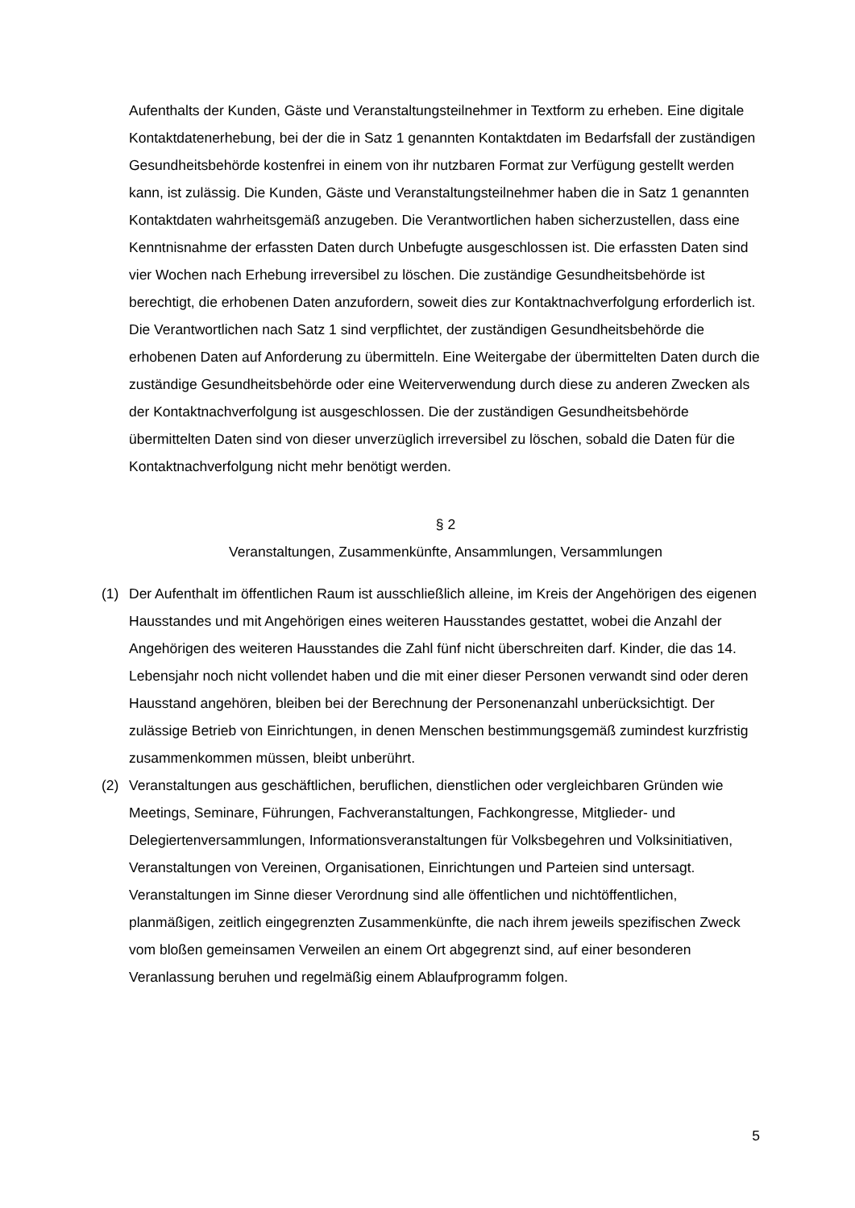Aufenthalts der Kunden, Gäste und Veranstaltungsteilnehmer in Textform zu erheben. Eine digitale Kontaktdatenerhebung, bei der die in Satz 1 genannten Kontaktdaten im Bedarfsfall der zuständigen Gesundheitsbehörde kostenfrei in einem von ihr nutzbaren Format zur Verfügung gestellt werden kann, ist zulässig. Die Kunden, Gäste und Veranstaltungsteilnehmer haben die in Satz 1 genannten Kontaktdaten wahrheitsgemäß anzugeben. Die Verantwortlichen haben sicherzustellen, dass eine Kenntnisnahme der erfassten Daten durch Unbefugte ausgeschlossen ist. Die erfassten Daten sind vier Wochen nach Erhebung irreversibel zu löschen. Die zuständige Gesundheitsbehörde ist berechtigt, die erhobenen Daten anzufordern, soweit dies zur Kontaktnachverfolgung erforderlich ist. Die Verantwortlichen nach Satz 1 sind verpflichtet, der zuständigen Gesundheitsbehörde die erhobenen Daten auf Anforderung zu übermitteln. Eine Weitergabe der übermittelten Daten durch die zuständige Gesundheitsbehörde oder eine Weiterverwendung durch diese zu anderen Zwecken als der Kontaktnachverfolgung ist ausgeschlossen. Die der zuständigen Gesundheitsbehörde übermittelten Daten sind von dieser unverzüglich irreversibel zu löschen, sobald die Daten für die Kontaktnachverfolgung nicht mehr benötigt werden.
§ 2
Veranstaltungen, Zusammenkünfte, Ansammlungen, Versammlungen
(1) Der Aufenthalt im öffentlichen Raum ist ausschließlich alleine, im Kreis der Angehörigen des eigenen Hausstandes und mit Angehörigen eines weiteren Hausstandes gestattet, wobei die Anzahl der Angehörigen des weiteren Hausstandes die Zahl fünf nicht überschreiten darf. Kinder, die das 14. Lebensjahr noch nicht vollendet haben und die mit einer dieser Personen verwandt sind oder deren Hausstand angehören, bleiben bei der Berechnung der Personenanzahl unberücksichtigt. Der zulässige Betrieb von Einrichtungen, in denen Menschen bestimmungsgemäß zumindest kurzfristig zusammenkommen müssen, bleibt unberührt.
(2) Veranstaltungen aus geschäftlichen, beruflichen, dienstlichen oder vergleichbaren Gründen wie Meetings, Seminare, Führungen, Fachveranstaltungen, Fachkongresse, Mitglieder- und Delegiertenversammlungen, Informationsveranstaltungen für Volksbegehren und Volksinitiativen, Veranstaltungen von Vereinen, Organisationen, Einrichtungen und Parteien sind untersagt. Veranstaltungen im Sinne dieser Verordnung sind alle öffentlichen und nichtöffentlichen, planmäßigen, zeitlich eingegrenzten Zusammenkünfte, die nach ihrem jeweils spezifischen Zweck vom bloßen gemeinsamen Verweilen an einem Ort abgegrenzt sind, auf einer besonderen Veranlassung beruhen und regelmäßig einem Ablaufprogramm folgen.
5